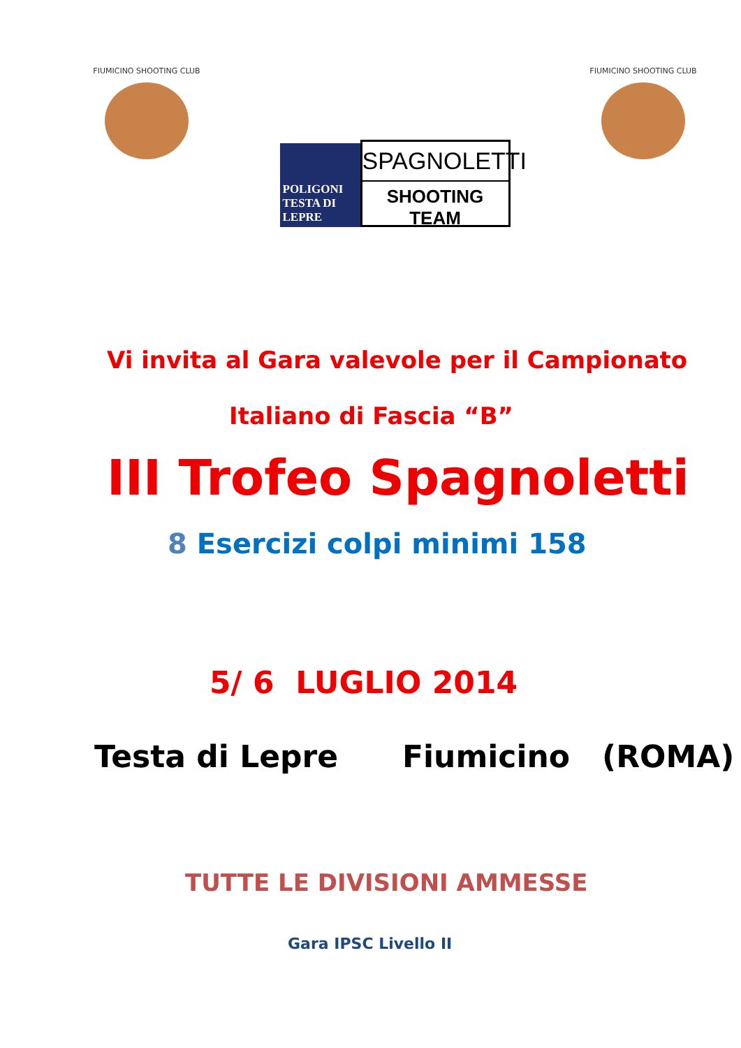FIUMICINO SHOOTING CLUB
POLIGONI
TESTA DI LEPRE
SPAGNOLETTI
SHOOTING TEAM
FIUMICINO SHOOTING CLUB
Vi invita al Gara valevole per il Campionato
Italiano di Fascia “B”
III Trofeo Spagnoletti
8 Esercizi colpi minimi 158
5/ 6 LUGLIO 2014
Testa di Lepre Fiumicino (ROMA)
TUTTE LE DIVISIONI AMMESSE
Gara IPSC Livello II